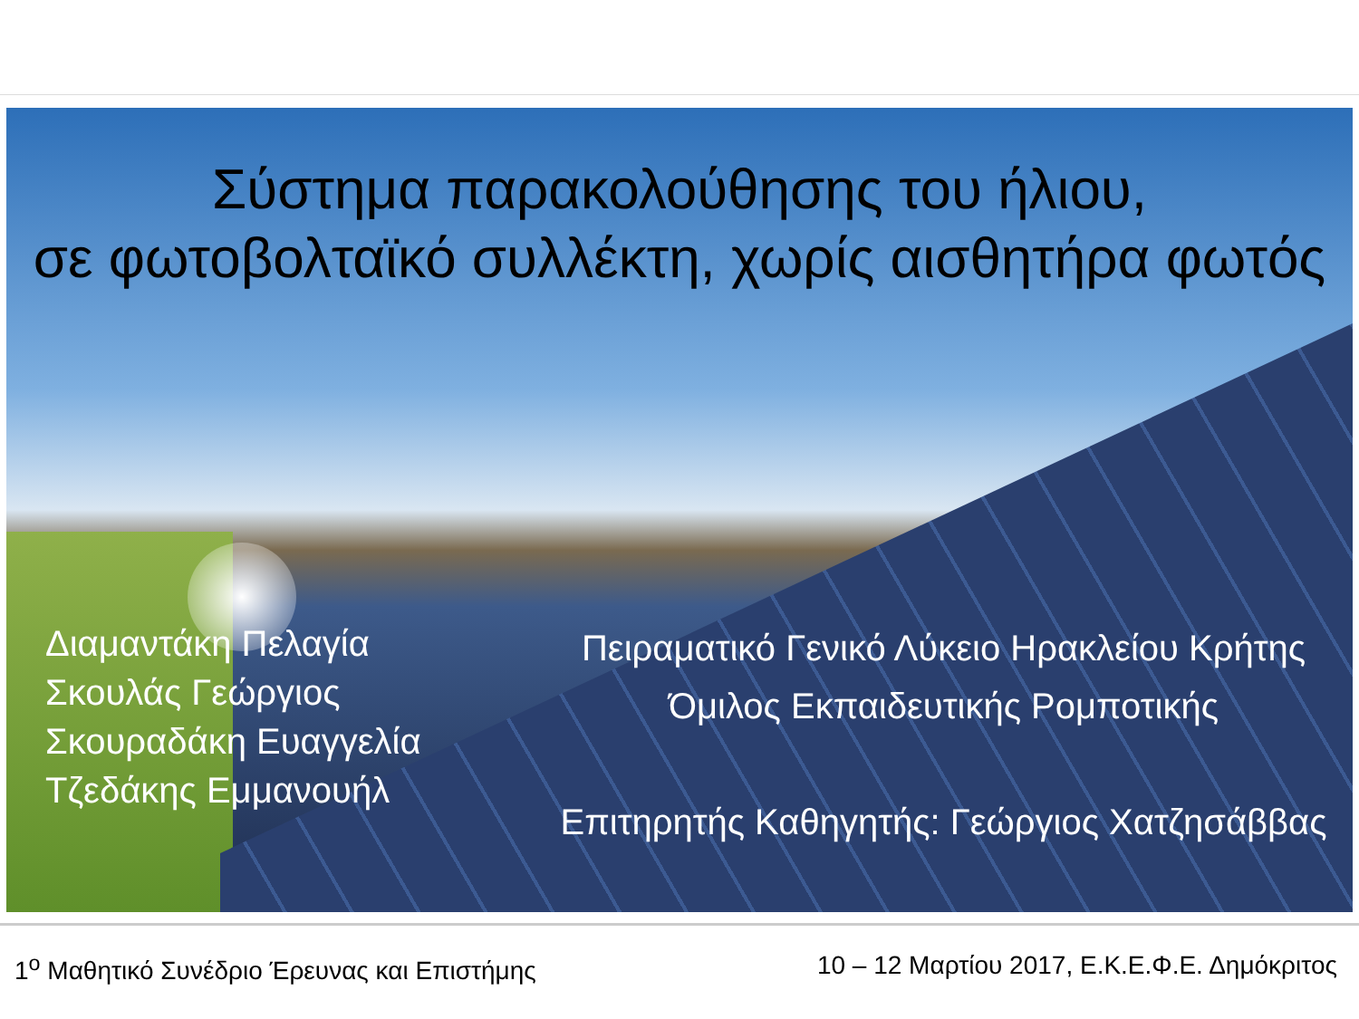Σύστημα παρακολούθησης του ήλιου,
σε φωτοβολταϊκό συλλέκτη, χωρίς αισθητήρα φωτός
Διαμαντάκη Πελαγία
Σκουλάς Γεώργιος
Σκουραδάκη Ευαγγελία
Τζεδάκης Εμμανουήλ
Πειραματικό Γενικό Λύκειο Ηρακλείου Κρήτης
Όμιλος Εκπαιδευτικής Ρομποτικής
Επιτηρητής Καθηγητής: Γεώργιος Χατζησάββας
1<sup>ο</sup> Μαθητικό Συνέδριο Έρευνας και Επιστήμης 10 – 12 Μαρτίου 2017, Ε.Κ.Ε.Φ.Ε. Δημόκριτος